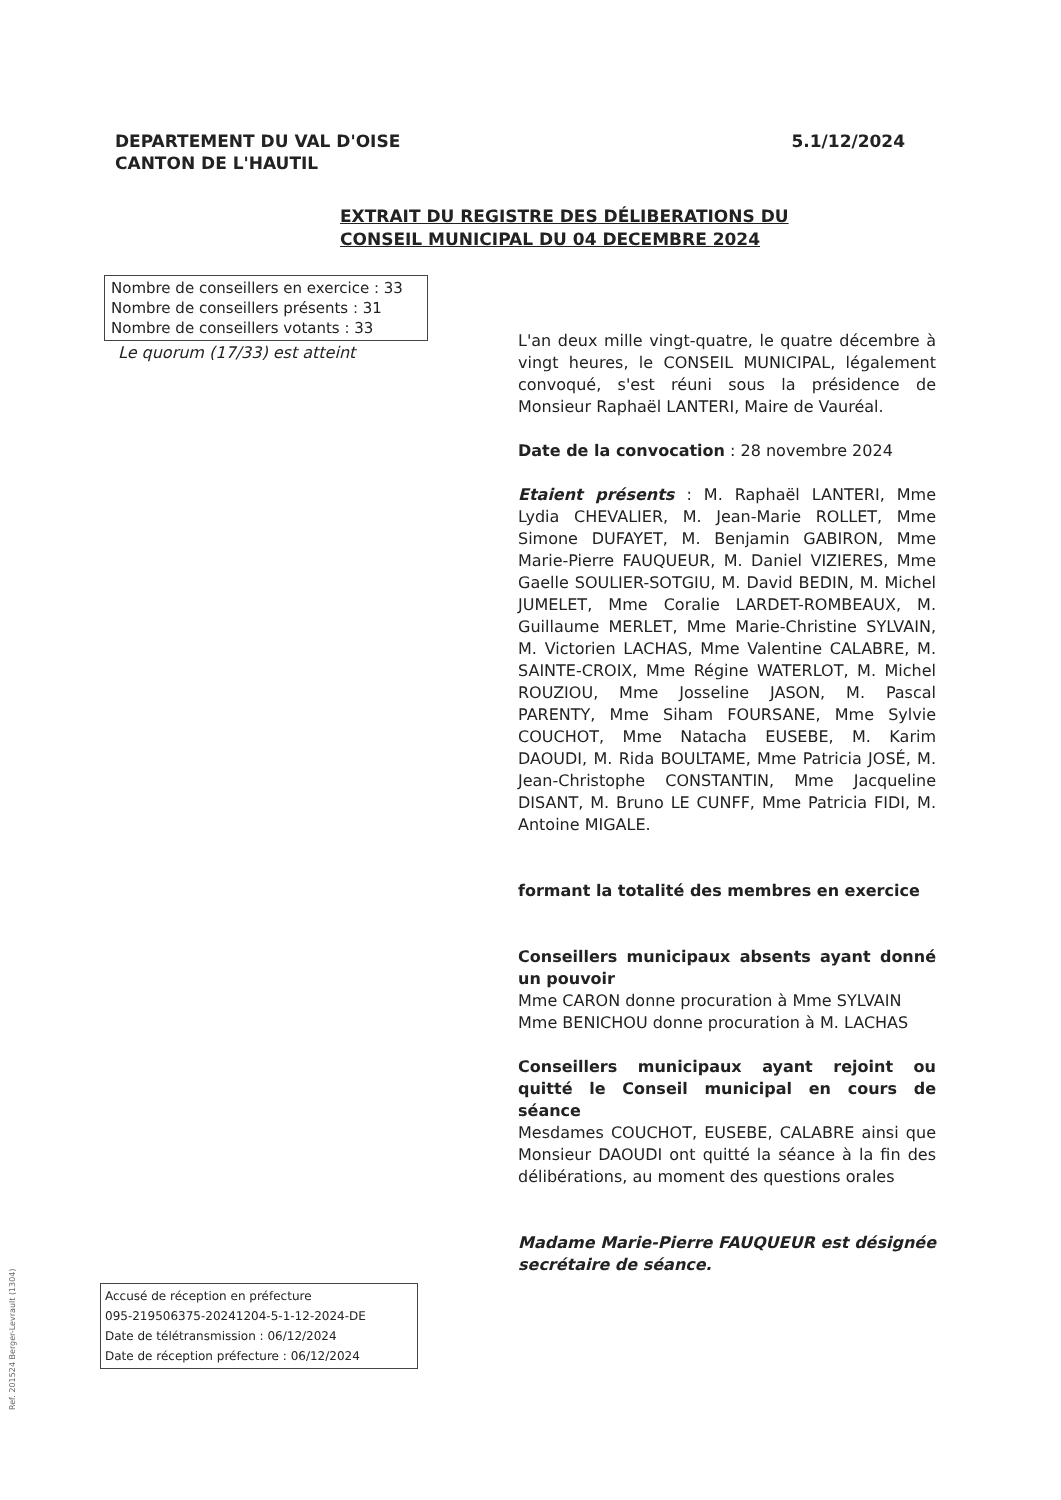DEPARTEMENT DU VAL D'OISE
CANTON DE L'HAUTIL
5.1/12/2024
EXTRAIT DU REGISTRE DES DÉLIBERATIONS DU
CONSEIL MUNICIPAL DU 04 DECEMBRE 2024
Nombre de conseillers en exercice : 33
Nombre de conseillers présents : 31
Nombre de conseillers votants : 33
Le quorum (17/33) est atteint
L'an deux mille vingt-quatre, le quatre décembre à vingt heures, le CONSEIL MUNICIPAL, légalement convoqué, s'est réuni sous la présidence de Monsieur Raphaël LANTERI, Maire de Vauréal.
Date de la convocation : 28 novembre 2024
Etaient présents : M. Raphaël LANTERI, Mme Lydia CHEVALIER, M. Jean-Marie ROLLET, Mme Simone DUFAYET, M. Benjamin GABIRON, Mme Marie-Pierre FAUQUEUR, M. Daniel VIZIERES, Mme Gaelle SOULIER-SOTGIU, M. David BEDIN, M. Michel JUMELET, Mme Coralie LARDET-ROMBEAUX, M. Guillaume MERLET, Mme Marie-Christine SYLVAIN, M. Victorien LACHAS, Mme Valentine CALABRE, M. SAINTE-CROIX, Mme Régine WATERLOT, M. Michel ROUZIOU, Mme Josseline JASON, M. Pascal PARENTY, Mme Siham FOURSANE, Mme Sylvie COUCHOT, Mme Natacha EUSEBE, M. Karim DAOUDI, M. Rida BOULTAME, Mme Patricia JOSÉ, M. Jean-Christophe CONSTANTIN, Mme Jacqueline DISANT, M. Bruno LE CUNFF, Mme Patricia FIDI, M. Antoine MIGALE.
formant la totalité des membres en exercice
Conseillers municipaux absents ayant donné un pouvoir
Mme CARON donne procuration à Mme SYLVAIN
Mme BENICHOU donne procuration à M. LACHAS
Conseillers municipaux ayant rejoint ou quitté le Conseil municipal en cours de séance
Mesdames COUCHOT, EUSEBE, CALABRE ainsi que Monsieur DAOUDI ont quitté la séance à la fin des délibérations, au moment des questions orales
Madame Marie-Pierre FAUQUEUR est désignée secrétaire de séance.
Accusé de réception en préfecture
095-219506375-20241204-5-1-12-2024-DE
Date de télétransmission : 06/12/2024
Date de réception préfecture : 06/12/2024
Ref. 201524 Berger-Levrault (1304)